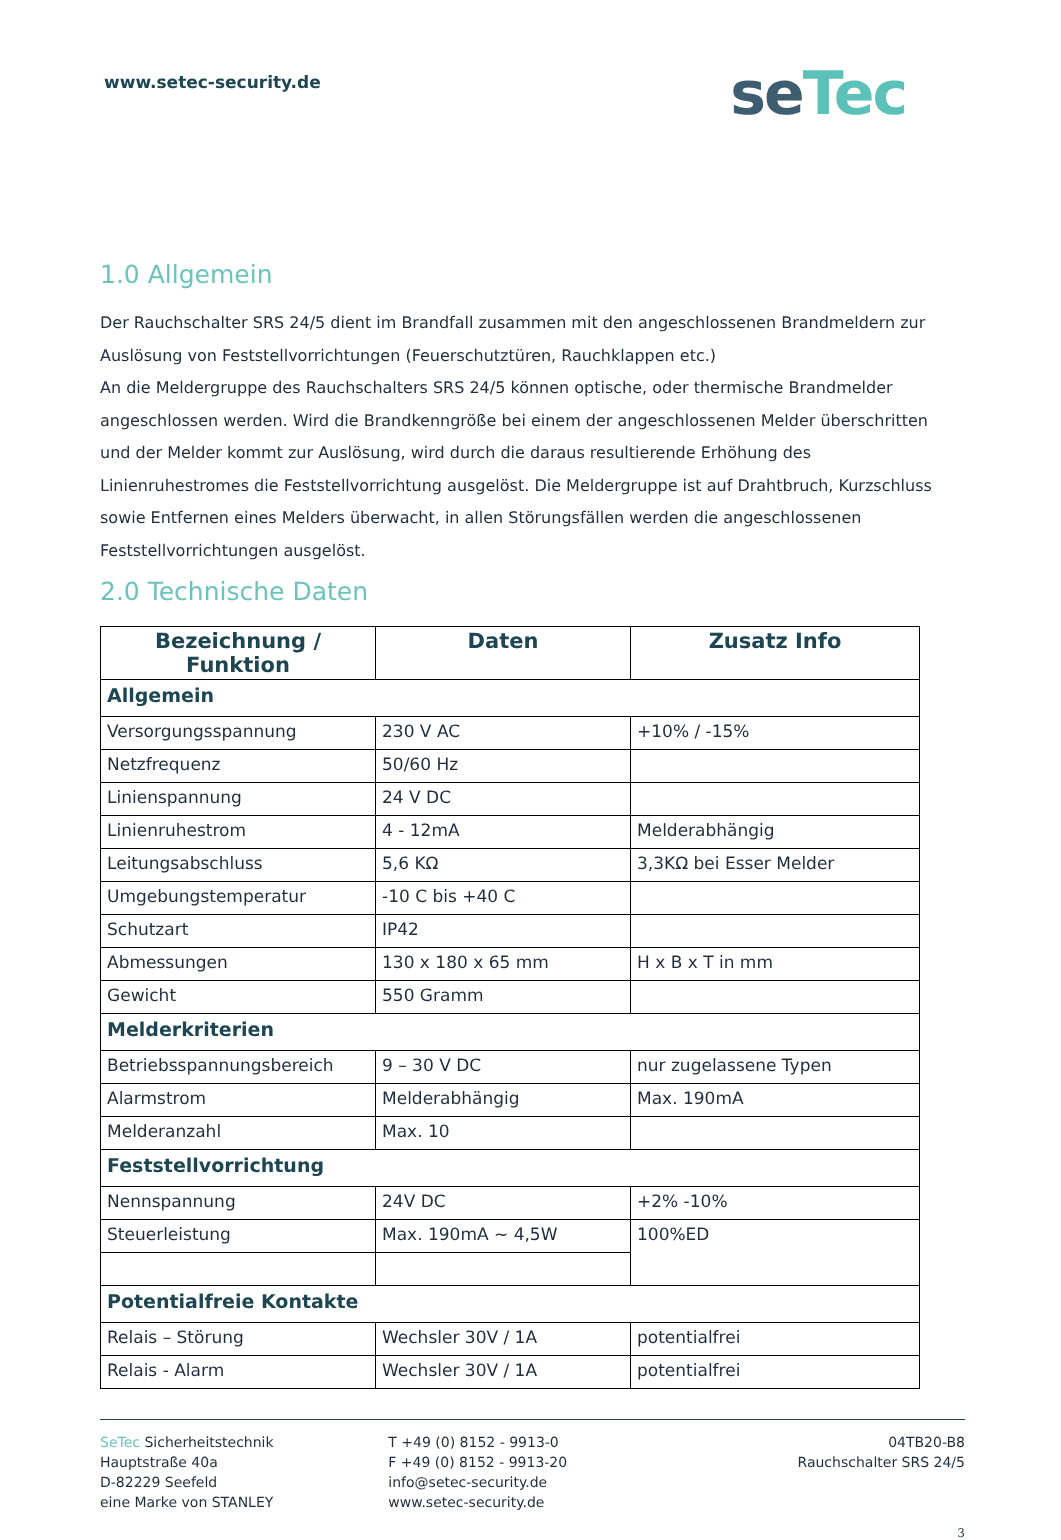www.setec-security.de
seTec
1.0 Allgemein
Der Rauchschalter SRS 24/5 dient im Brandfall zusammen mit den angeschlossenen Brandmeldern zur Auslösung von Feststellvorrichtungen (Feuerschutztüren, Rauchklappen etc.)
An die Meldergruppe des Rauchschalters SRS 24/5 können optische, oder thermische Brandmelder angeschlossen werden. Wird die Brandkenngröße bei einem der angeschlossenen Melder überschritten und der Melder kommt zur Auslösung, wird durch die daraus resultierende Erhöhung des Linienruhestromes die Feststellvorrichtung ausgelöst. Die Meldergruppe ist auf Drahtbruch, Kurzschluss sowie Entfernen eines Melders überwacht, in allen Störungsfällen werden die angeschlossenen Feststellvorrichtungen ausgelöst.
2.0 Technische Daten
| Bezeichnung / Funktion | Daten | Zusatz Info |
| --- | --- | --- |
| Allgemein | | |
| Versorgungsspannung | 230 V AC | +10% / -15% |
| Netzfrequenz | 50/60 Hz | |
| Linienspannung | 24 V DC | |
| Linienruhestrom | 4 - 12mA | Melderabhängig |
| Leitungsabschluss | 5,6 KΩ | 3,3KΩ bei Esser Melder |
| Umgebungstemperatur | -10 C bis +40 C | |
| Schutzart | IP42 | |
| Abmessungen | 130 x 180 x 65 mm | H x B x T in mm |
| Gewicht | 550 Gramm | |
| Melderkriterien | | |
| Betriebsspannungsbereich | 9 – 30 V DC | nur zugelassene Typen |
| Alarmstrom | Melderabhängig | Max. 190mA |
| Melderanzahl | Max. 10 | |
| Feststellvorrichtung | | |
| Nennspannung | 24V DC | +2% -10% |
| Steuerleistung | Max. 190mA ~ 4,5W | 100%ED |
| Potentialfreie Kontakte | | |
| Relais – Störung | Wechsler 30V / 1A | potentialfrei |
| Relais - Alarm | Wechsler 30V / 1A | potentialfrei |
SeTec Sicherheitstechnik
Hauptstraße 40a
D-82229 Seefeld
eine Marke von STANLEY
T +49 (0) 8152 - 9913-0
F +49 (0) 8152 - 9913-20
info@setec-security.de
www.setec-security.de
04TB20-B8
Rauchschalter SRS 24/5
3